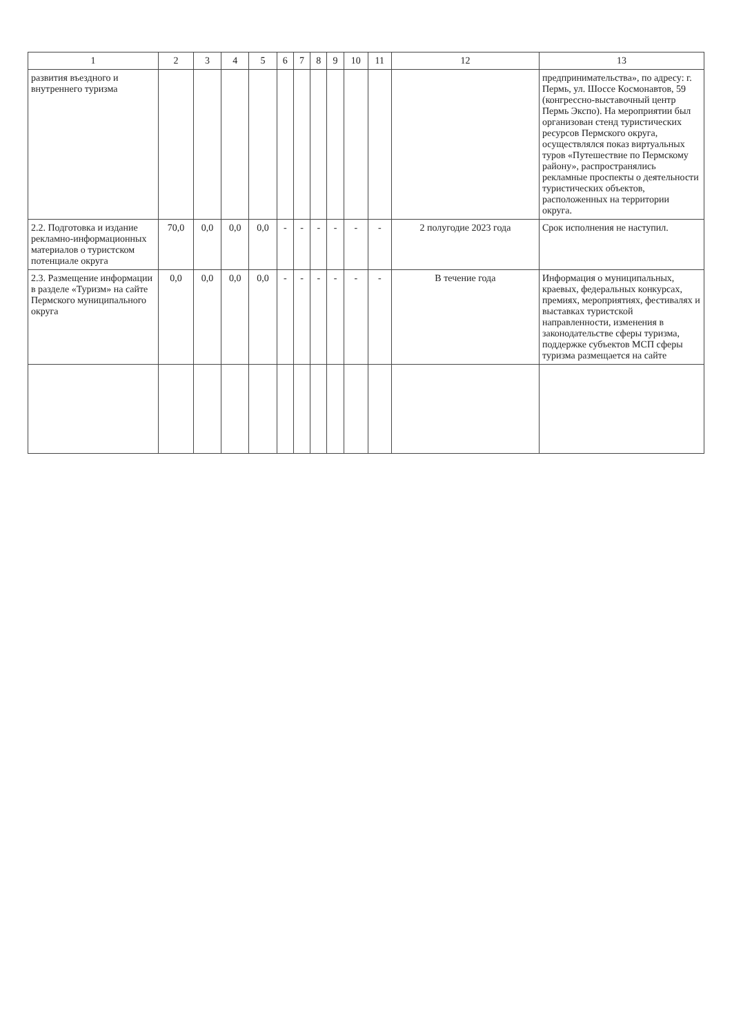| 1 | 2 | 3 | 4 | 5 | 6 | 7 | 8 | 9 | 10 | 11 | 12 | 13 |
| --- | --- | --- | --- | --- | --- | --- | --- | --- | --- | --- | --- | --- |
| развития въездного и внутреннего туризма | | | | | | | | | | | | предпринимательства», по адресу: г. Пермь, ул. Шоссе Космонавтов, 59 (конгрессно-выставочный центр Пермь Экспо). На мероприятии был организован стенд туристических ресурсов Пермского округа, осуществлялся показ виртуальных туров «Путешествие по Пермскому району», распространялись рекламные проспекты о деятельности туристических объектов, расположенных на территории округа. |
| 2.2. Подготовка и издание рекламно-информационных материалов о туристском потенциале округа | 70,0 | 0,0 | 0,0 | 0,0 | - | - | - | - | - | - | 2 полугодие 2023 года | Срок исполнения не наступил. |
| 2.3. Размещение информации в разделе «Туризм» на сайте Пермского муниципального округа | 0,0 | 0,0 | 0,0 | 0,0 | - | - | - | - | - | - | В течение года | Информация о муниципальных, краевых, федеральных конкурсах, премиях, мероприятиях, фестивалях и выставках туристской направленности, изменения в законодательстве сферы туризма, поддержке субъектов МСП сферы туризма размещается на сайте |